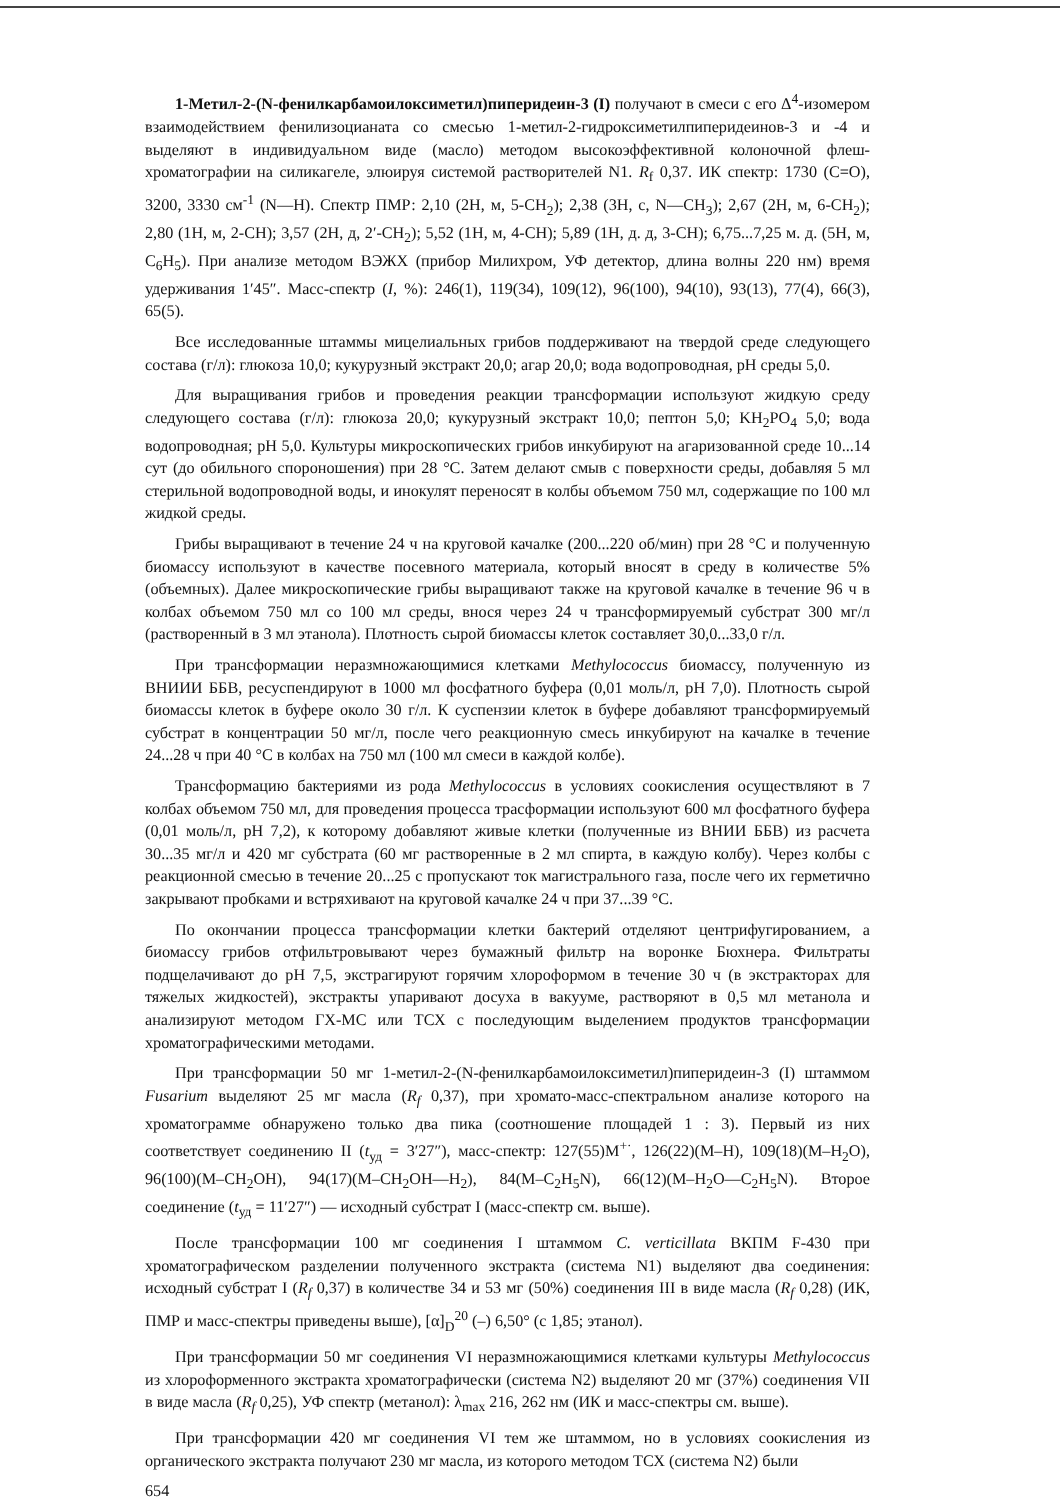1-Метил-2-(N-фенилкарбамоилоксиметил)пиперидеин-3 (I) получают в смеси с его Δ<sup>4</sup>-изомером взаимодействием фенилизоцианата со смесью 1-метил-2-гидроксиметилпиперидеинов-3 и -4 и выделяют в индивидуальном виде (масло) методом высокоэффективной колоночной флеш-хроматографии на силикагеле, элюируя системой растворителей N1. R<sub>f</sub> 0,37. ИК спектр: 1730 (C=O), 3200, 3330 см<sup>-1</sup> (N—H). Спектр ПМР: 2,10 (2H, м, 5-CH<sub>2</sub>); 2,38 (3H, с, N—CH<sub>3</sub>); 2,67 (2H, м, 6-CH<sub>2</sub>); 2,80 (1H, м, 2-CH); 3,57 (2H, д, 2′-CH<sub>2</sub>); 5,52 (1H, м, 4-CH); 5,89 (1H, д. д, 3-CH); 6,75...7,25 м. д. (5H, м, C<sub>6</sub>H<sub>5</sub>). При анализе методом ВЭЖХ (прибор Милихром, УФ детектор, длина волны 220 нм) время удерживания 1′45″. Масс-спектр (I, %): 246(1), 119(34), 109(12), 96(100), 94(10), 93(13), 77(4), 66(3), 65(5).
Все исследованные штаммы мицелиальных грибов поддерживают на твердой среде следующего состава (г/л): глюкоза 10,0; кукурузный экстракт 20,0; агар 20,0; вода водопроводная, pH среды 5,0.
Для выращивания грибов и проведения реакции трансформации используют жидкую среду следующего состава (г/л): глюкоза 20,0; кукурузный экстракт 10,0; пептон 5,0; KH<sub>2</sub>PO<sub>4</sub> 5,0; вода водопроводная; pH 5,0. Культуры микроскопических грибов инкубируют на агаризованной среде 10...14 сут (до обильного спороношения) при 28 °C. Затем делают смыв с поверхности среды, добавляя 5 мл стерильной водопроводной воды, и инокулят переносят в колбы объемом 750 мл, содержащие по 100 мл жидкой среды.
Грибы выращивают в течение 24 ч на круговой качалке (200...220 об/мин) при 28 °C и полученную биомассу используют в качестве посевного материала, который вносят в среду в количестве 5% (объемных). Далее микроскопические грибы выращивают также на круговой качалке в течение 96 ч в колбах объемом 750 мл со 100 мл среды, внося через 24 ч трансформируемый субстрат 300 мг/л (растворенный в 3 мл этанола). Плотность сырой биомассы клеток составляет 30,0...33,0 г/л.
При трансформации неразмножающимися клетками Methylococcus биомассу, полученную из ВНИИИ ББВ, ресуспендируют в 1000 мл фосфатного буфера (0,01 моль/л, pH 7,0). Плотность сырой биомассы клеток в буфере около 30 г/л. К суспензии клеток в буфере добавляют трансформируемый субстрат в концентрации 50 мг/л, после чего реакционную смесь инкубируют на качалке в течение 24...28 ч при 40 °C в колбах на 750 мл (100 мл смеси в каждой колбе).
Трансформацию бактериями из рода Methylococcus в условиях соокисления осуществляют в 7 колбах объемом 750 мл, для проведения процесса трасформации используют 600 мл фосфатного буфера (0,01 моль/л, pH 7,2), к которому добавляют живые клетки (полученные из ВНИИ ББВ) из расчета 30...35 мг/л и 420 мг субстрата (60 мг растворенные в 2 мл спирта, в каждую колбу). Через колбы с реакционной смесью в течение 20...25 с пропускают ток магистрального газа, после чего их герметично закрывают пробками и встряхивают на круговой качалке 24 ч при 37...39 °C.
По окончании процесса трансформации клетки бактерий отделяют центрифугированием, а биомассу грибов отфильтровывают через бумажный фильтр на воронке Бюхнера. Фильтраты подщелачивают до pH 7,5, экстрагируют горячим хлороформом в течение 30 ч (в экстракторах для тяжелых жидкостей), экстракты упаривают досуха в вакууме, растворяют в 0,5 мл метанола и анализируют методом ГХ-МС или ТСХ с последующим выделением продуктов трансформации хроматографическими методами.
При трансформации 50 мг 1-метил-2-(N-фенилкарбамоилоксиметил)пиперидеин-3 (I) штаммом Fusarium выделяют 25 мг масла (R<sub>f</sub> 0,37), при хромато-масс-спектральном анализе которого на хроматограмме обнаружено только два пика (соотношение площадей 1 : 3). Первый из них соответствует соединению II (t<sub>уд</sub> = 3′27″), масс-спектр: 127(55)M<sup>+·</sup>, 126(22)(M–H), 109(18)(M–H<sub>2</sub>O), 96(100)(M–CH<sub>2</sub>OH), 94(17)(M–CH<sub>2</sub>OH—H<sub>2</sub>), 84(M–C<sub>2</sub>H<sub>5</sub>N), 66(12)(M–H<sub>2</sub>O—C<sub>2</sub>H<sub>5</sub>N). Второе соединение (t<sub>уд</sub> = 11′27″) — исходный субстрат I (масс-спектр см. выше).
После трансформации 100 мг соединения I штаммом C. verticillata ВКПМ F-430 при хроматографическом разделении полученного экстракта (система N1) выделяют два соединения: исходный субстрат I (R<sub>f</sub> 0,37) в количестве 34 и 53 мг (50%) соединения III в виде масла (R<sub>f</sub> 0,28) (ИК, ПМР и масс-спектры приведены выше), [α]<sub>D</sub><sup>20</sup> (–) 6,50° (c 1,85; этанол).
При трансформации 50 мг соединения VI неразмножающимися клетками культуры Methylococcus из хлороформенного экстракта хроматографически (система N2) выделяют 20 мг (37%) соединения VII в виде масла (R<sub>f</sub> 0,25), УФ спектр (метанол): λ<sub>max</sub> 216, 262 нм (ИК и масс-спектры см. выше).
При трансформации 420 мг соединения VI тем же штаммом, но в условиях соокисления из органического экстракта получают 230 мг масла, из которого методом ТСХ (система N2) были
654